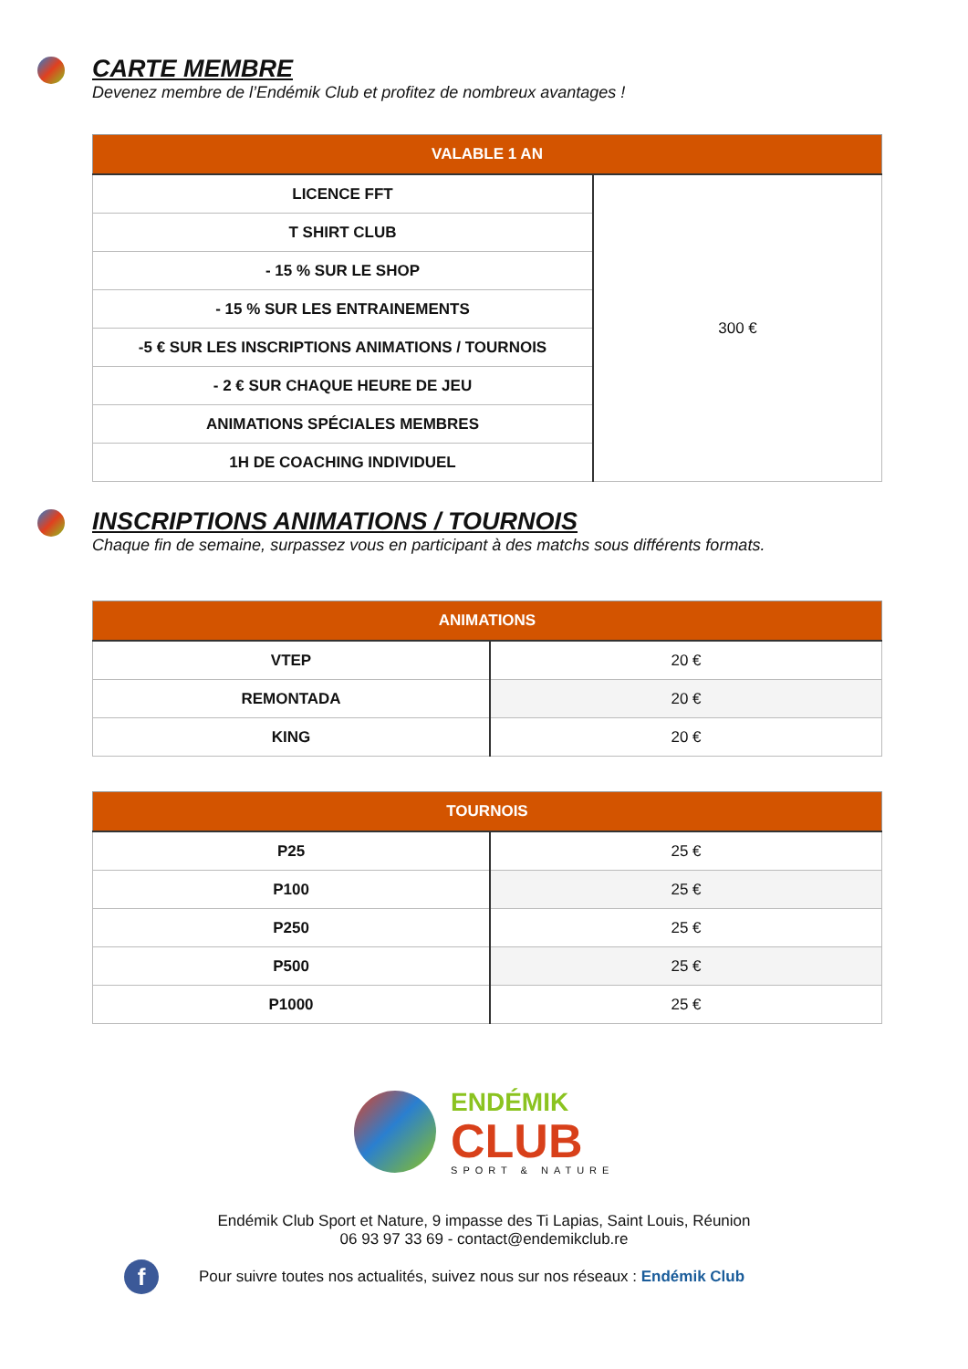CARTE MEMBRE
Devenez membre de l’Endémik Club et profitez de nombreux avantages !
| VALABLE 1 AN | |
| --- | --- |
| LICENCE FFT | 300 € |
| T SHIRT CLUB | |
| - 15 % SUR LE SHOP | |
| - 15 % SUR LES ENTRAINEMENTS | |
| -5 € SUR LES INSCRIPTIONS ANIMATIONS / TOURNOIS | |
| - 2 € SUR CHAQUE HEURE DE JEU | |
| ANIMATIONS SPÉCIALES MEMBRES | |
| 1H DE COACHING INDIVIDUEL | |
INSCRIPTIONS ANIMATIONS / TOURNOIS
Chaque fin de semaine, surpassez vous en participant à des matchs sous différents formats.
| ANIMATIONS | |
| --- | --- |
| VTEP | 20 € |
| REMONTADA | 20 € |
| KING | 20 € |
| TOURNOIS | |
| --- | --- |
| P25 | 25 € |
| P100 | 25 € |
| P250 | 25 € |
| P500 | 25 € |
| P1000 | 25 € |
ENDÉMIK
CLUB
SPORT & NATURE
Endémik Club Sport et Nature, 9 impasse des Ti Lapias, Saint Louis, Réunion
06 93 97 33 69 - contact@endemikclub.re
f Pour suivre toutes nos actualités, suivez nous sur nos réseaux : Endémik Club